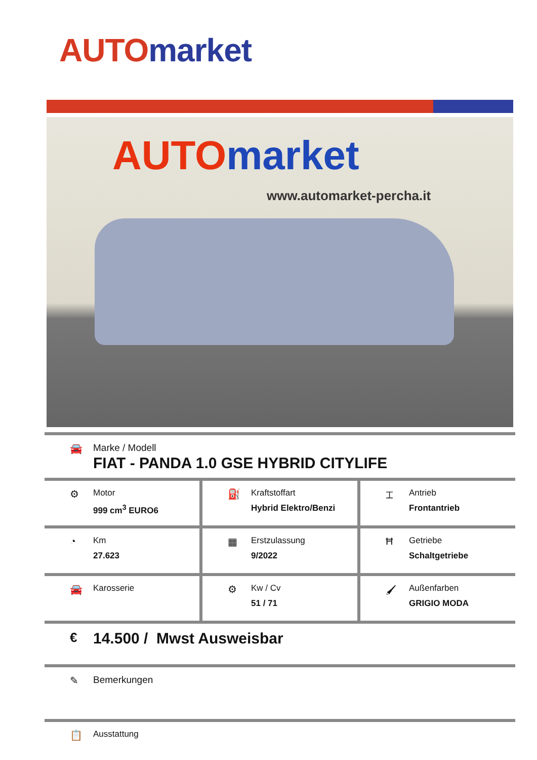AUTO market
AUTO market
www.automarket-percha.it
🚘 Marke / Modell
FIAT - PANDA 1.0 GSE HYBRID CITYLIFE
⚙
Motor
999 cm<sup>3</sup> EURO6
⛽
Kraftstoffart
Hybrid Elektro/Benzi
⌶
Antrieb
Frontantrieb
◔
Km
27.623
▦
Erstzulassung
9/2022
Ħ
Getriebe
Schaltgetriebe
🚘
Karosserie
⚙
Kw / Cv
51 / 71
🖌
Außenfarben
GRIGIO MODA
€
14.500 / Mwst Ausweisbar
✎ Bemerkungen
📋
Ausstattung